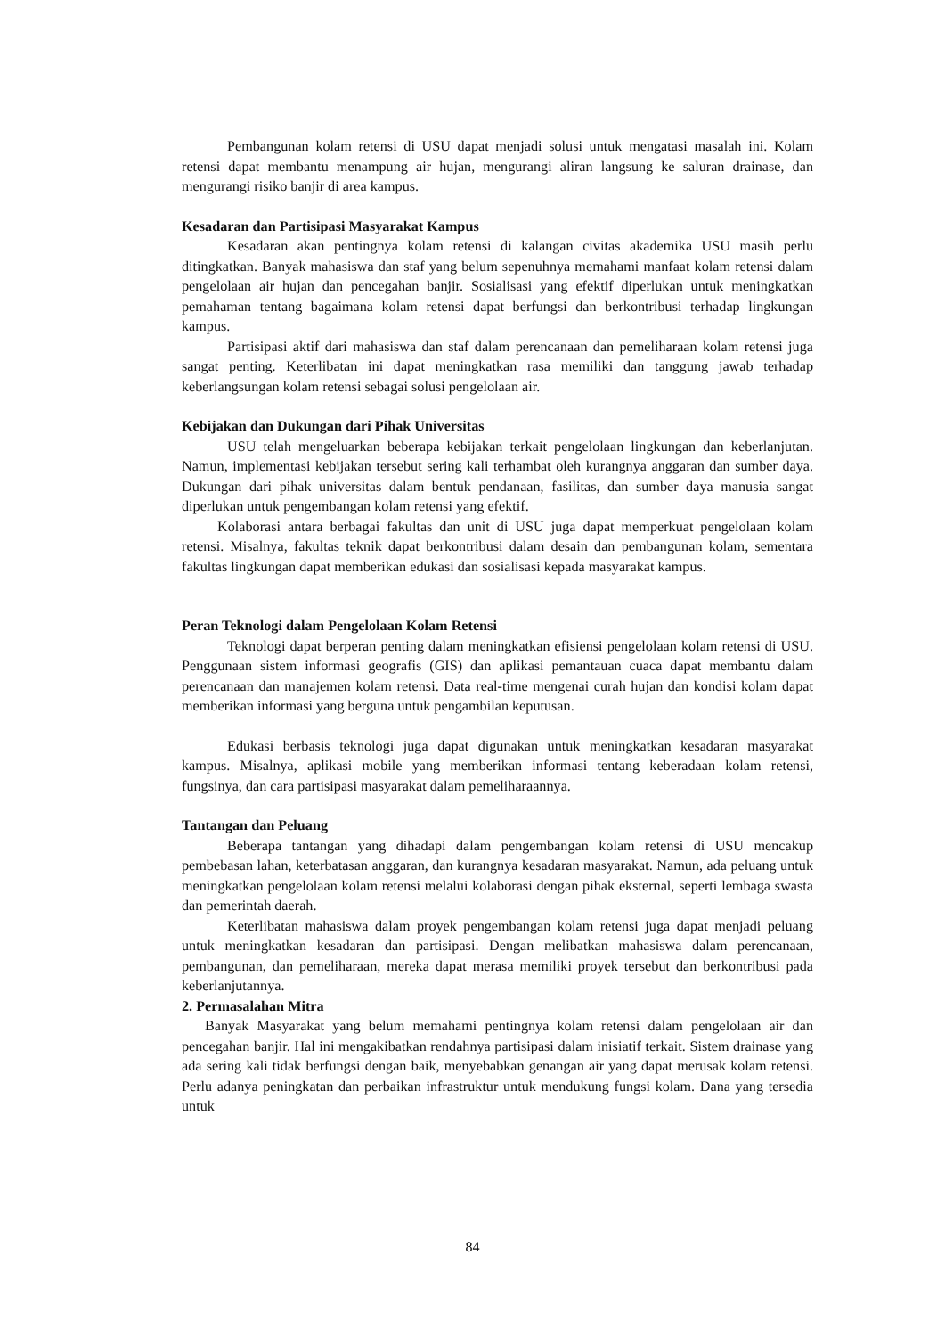Pembangunan kolam retensi di USU dapat menjadi solusi untuk mengatasi masalah ini. Kolam retensi dapat membantu menampung air hujan, mengurangi aliran langsung ke saluran drainase, dan mengurangi risiko banjir di area kampus.
Kesadaran dan Partisipasi Masyarakat Kampus
Kesadaran akan pentingnya kolam retensi di kalangan civitas akademika USU masih perlu ditingkatkan. Banyak mahasiswa dan staf yang belum sepenuhnya memahami manfaat kolam retensi dalam pengelolaan air hujan dan pencegahan banjir. Sosialisasi yang efektif diperlukan untuk meningkatkan pemahaman tentang bagaimana kolam retensi dapat berfungsi dan berkontribusi terhadap lingkungan kampus.
Partisipasi aktif dari mahasiswa dan staf dalam perencanaan dan pemeliharaan kolam retensi juga sangat penting. Keterlibatan ini dapat meningkatkan rasa memiliki dan tanggung jawab terhadap keberlangsungan kolam retensi sebagai solusi pengelolaan air.
Kebijakan dan Dukungan dari Pihak Universitas
USU telah mengeluarkan beberapa kebijakan terkait pengelolaan lingkungan dan keberlanjutan. Namun, implementasi kebijakan tersebut sering kali terhambat oleh kurangnya anggaran dan sumber daya. Dukungan dari pihak universitas dalam bentuk pendanaan, fasilitas, dan sumber daya manusia sangat diperlukan untuk pengembangan kolam retensi yang efektif.
Kolaborasi antara berbagai fakultas dan unit di USU juga dapat memperkuat pengelolaan kolam retensi. Misalnya, fakultas teknik dapat berkontribusi dalam desain dan pembangunan kolam, sementara fakultas lingkungan dapat memberikan edukasi dan sosialisasi kepada masyarakat kampus.
Peran Teknologi dalam Pengelolaan Kolam Retensi
Teknologi dapat berperan penting dalam meningkatkan efisiensi pengelolaan kolam retensi di USU. Penggunaan sistem informasi geografis (GIS) dan aplikasi pemantauan cuaca dapat membantu dalam perencanaan dan manajemen kolam retensi. Data real-time mengenai curah hujan dan kondisi kolam dapat memberikan informasi yang berguna untuk pengambilan keputusan.
Edukasi berbasis teknologi juga dapat digunakan untuk meningkatkan kesadaran masyarakat kampus. Misalnya, aplikasi mobile yang memberikan informasi tentang keberadaan kolam retensi, fungsinya, dan cara partisipasi masyarakat dalam pemeliharaannya.
Tantangan dan Peluang
Beberapa tantangan yang dihadapi dalam pengembangan kolam retensi di USU mencakup pembebasan lahan, keterbatasan anggaran, dan kurangnya kesadaran masyarakat. Namun, ada peluang untuk meningkatkan pengelolaan kolam retensi melalui kolaborasi dengan pihak eksternal, seperti lembaga swasta dan pemerintah daerah.
Keterlibatan mahasiswa dalam proyek pengembangan kolam retensi juga dapat menjadi peluang untuk meningkatkan kesadaran dan partisipasi. Dengan melibatkan mahasiswa dalam perencanaan, pembangunan, dan pemeliharaan, mereka dapat merasa memiliki proyek tersebut dan berkontribusi pada keberlanjutannya.
2. Permasalahan Mitra
Banyak Masyarakat yang belum memahami pentingnya kolam retensi dalam pengelolaan air dan pencegahan banjir. Hal ini mengakibatkan rendahnya partisipasi dalam inisiatif terkait. Sistem drainase yang ada sering kali tidak berfungsi dengan baik, menyebabkan genangan air yang dapat merusak kolam retensi. Perlu adanya peningkatan dan perbaikan infrastruktur untuk mendukung fungsi kolam. Dana yang tersedia untuk
84